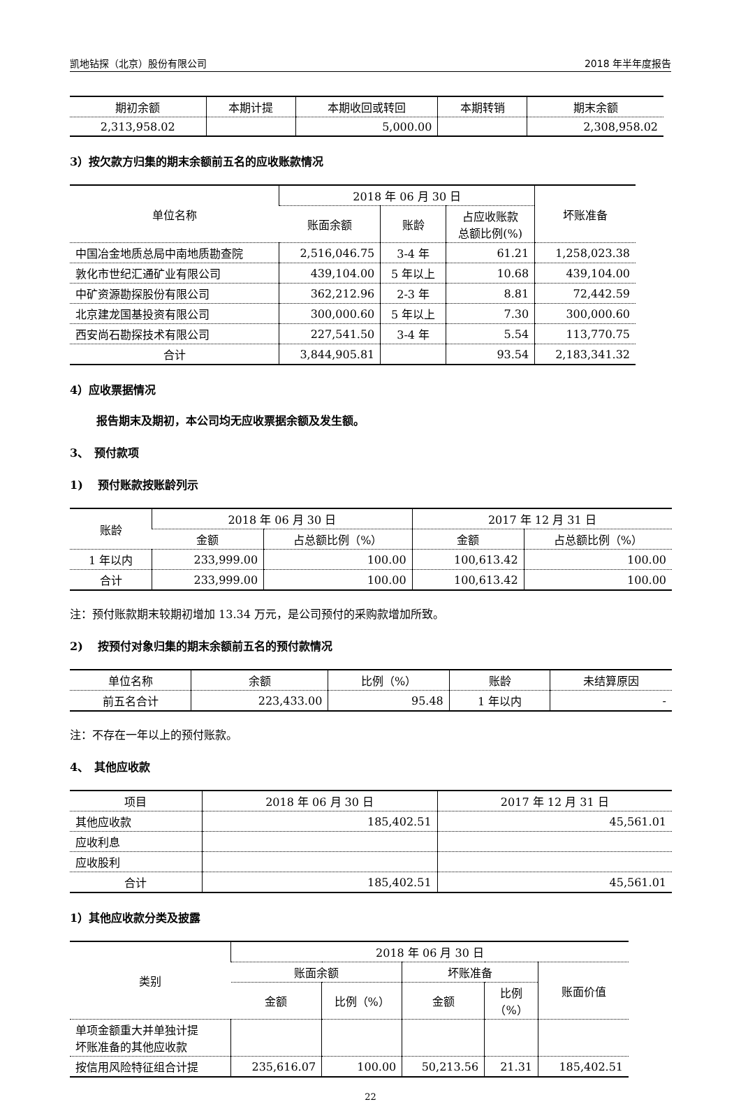凯地钻探（北京）股份有限公司 2018 年半年度报告
| 期初余额 | 本期计提 | 本期收回或转回 | 本期转销 | 期末余额 |
| --- | --- | --- | --- | --- |
| 2,313,958.02 | | 5,000.00 | | 2,308,958.02 |
3）按欠款方归集的期末余额前五名的应收账款情况
| 单位名称 | 2018 年 06 月 30 日 | | | 坏账准备 |
| --- | --- | --- | --- | --- |
| | 账面余额 | 账龄 | 占应收账款 总额比例(%) | |
| 中国冶金地质总局中南地质勘查院 | 2,516,046.75 | 3-4 年 | 61.21 | 1,258,023.38 |
| 敦化市世纪汇通矿业有限公司 | 439,104.00 | 5 年以上 | 10.68 | 439,104.00 |
| 中矿资源勘探股份有限公司 | 362,212.96 | 2-3 年 | 8.81 | 72,442.59 |
| 北京建龙国基投资有限公司 | 300,000.60 | 5 年以上 | 7.30 | 300,000.60 |
| 西安尚石勘探技术有限公司 | 227,541.50 | 3-4 年 | 5.54 | 113,770.75 |
| 合计 | 3,844,905.81 | | 93.54 | 2,183,341.32 |
4）应收票据情况
报告期末及期初，本公司均无应收票据余额及发生额。
3、　预付款项
1)　 预付账款按账龄列示
| 账龄 | 2018 年 06 月 30 日 | | 2017 年 12 月 31 日 | |
| --- | --- | --- | --- | --- |
| | 金额 | 占总额比例（%） | 金额 | 占总额比例（%） |
| 1 年以内 | 233,999.00 | 100.00 | 100,613.42 | 100.00 |
| 合计 | 233,999.00 | 100.00 | 100,613.42 | 100.00 |
注：预付账款期末较期初增加 13.34 万元，是公司预付的采购款增加所致。
2)　 按预付对象归集的期末余额前五名的预付款情况
| 单位名称 | 余额 | 比例（%） | 账龄 | 未结算原因 |
| --- | --- | --- | --- | --- |
| 前五名合计 | 223,433.00 | 95.48 | 1 年以内 | - |
注：不存在一年以上的预付账款。
4、　其他应收款
| 项目 | 2018 年 06 月 30 日 | 2017 年 12 月 31 日 |
| --- | --- | --- |
| 其他应收款 | 185,402.51 | 45,561.01 |
| 应收利息 | | |
| 应收股利 | | |
| 合计 | 185,402.51 | 45,561.01 |
1）其他应收款分类及披露
| 类别 | 2018 年 06 月 30 日 | | | | |
| --- | --- | --- | --- | --- | --- |
| | 账面余额 | | 坏账准备 | | 账面价值 |
| | 金额 | 比例（%） | 金额 | 比例 （%） | |
| 单项金额重大并单独计提 坏账准备的其他应收款 | | | | | |
| 按信用风险特征组合计提 | 235,616.07 | 100.00 | 50,213.56 | 21.31 | 185,402.51 |
22